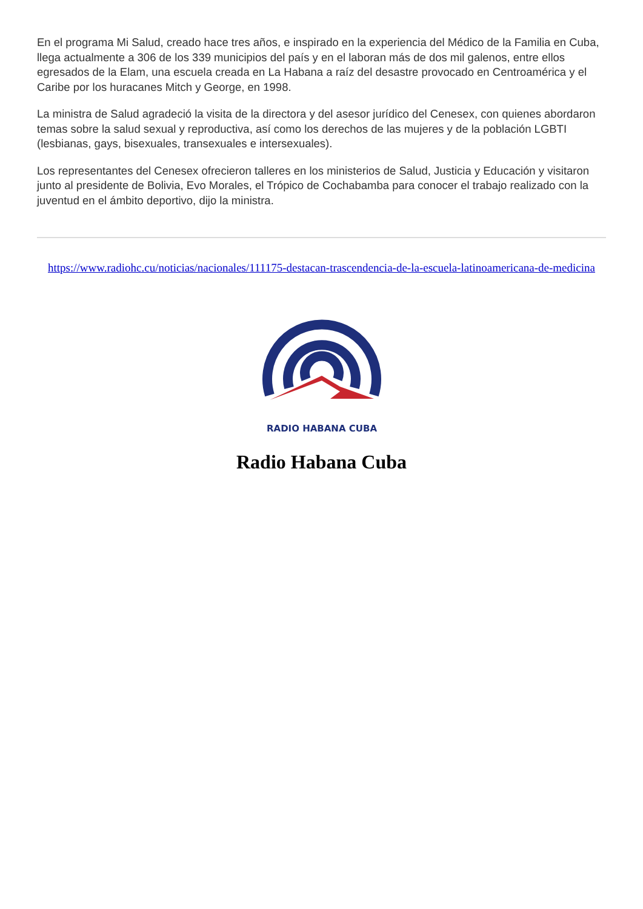En el programa Mi Salud, creado hace tres años, e inspirado en la experiencia del Médico de la Familia en Cuba, llega actualmente a 306 de los 339 municipios del país y en el laboran más de dos mil galenos, entre ellos egresados de la Elam, una escuela creada en La Habana a raíz del desastre provocado en Centroamérica y el Caribe por los huracanes Mitch y George, en 1998.
La ministra de Salud agradeció la visita de la directora y del asesor jurídico del Cenesex, con quienes abordaron temas sobre la salud sexual y reproductiva, así como los derechos de las mujeres y de la población LGBTI (lesbianas, gays, bisexuales, transexuales e intersexuales).
Los representantes del Cenesex ofrecieron talleres en los ministerios de Salud, Justicia y Educación y visitaron junto al presidente de Bolivia, Evo Morales, el Trópico de Cochabamba para conocer el trabajo realizado con la juventud en el ámbito deportivo, dijo la ministra.
https://www.radiohc.cu/noticias/nacionales/111175-destacan-trascendencia-de-la-escuela-latinoamericana-de-medicina
RADIO HABANA CUBA
Radio Habana Cuba